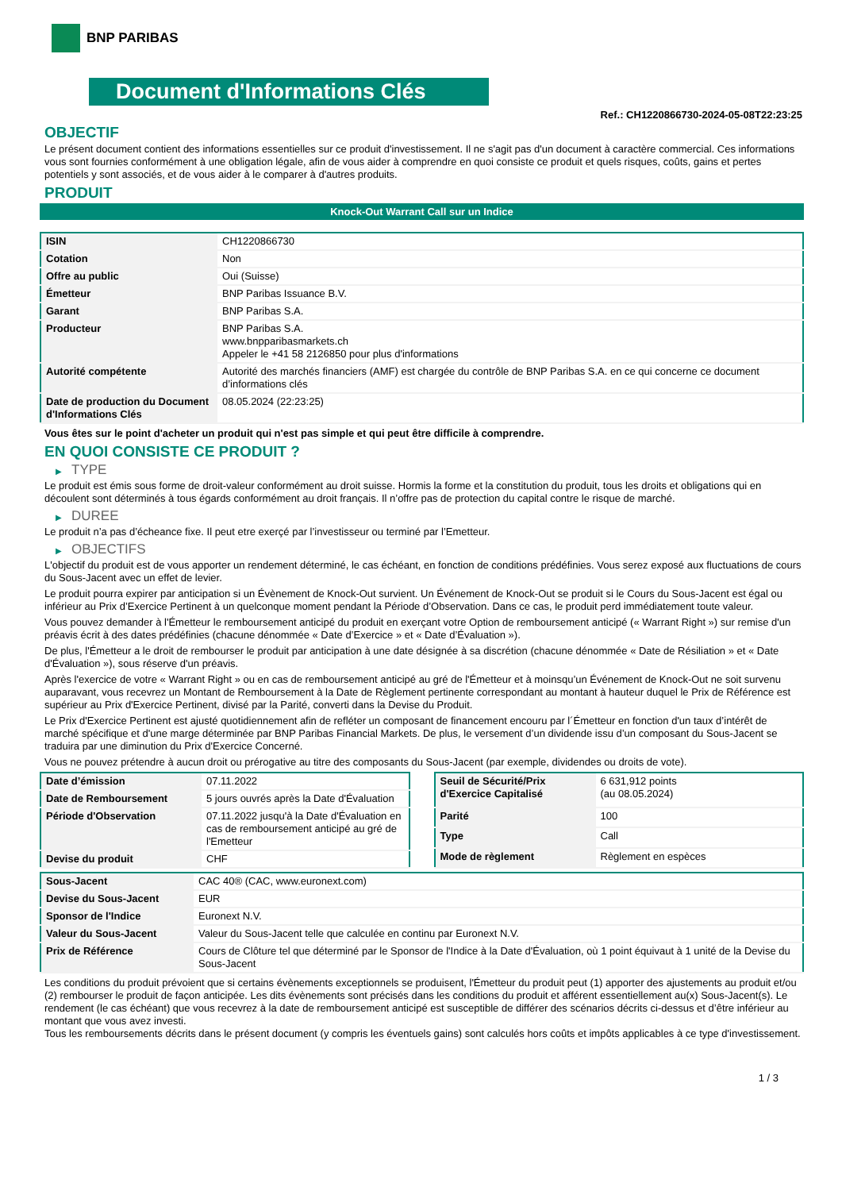BNP PARIBAS
Document d'Informations Clés
Ref.: CH1220866730-2024-05-08T22:23:25
OBJECTIF
Le présent document contient des informations essentielles sur ce produit d'investissement. Il ne s'agit pas d'un document à caractère commercial. Ces informations vous sont fournies conformément à une obligation légale, afin de vous aider à comprendre en quoi consiste ce produit et quels risques, coûts, gains et pertes potentiels y sont associés, et de vous aider à le comparer à d'autres produits.
PRODUIT
Knock-Out Warrant Call sur un Indice
| ISIN | CH1220866730 |
| Cotation | Non |
| Offre au public | Oui (Suisse) |
| Émetteur | BNP Paribas Issuance B.V. |
| Garant | BNP Paribas S.A. |
| Producteur | BNP Paribas S.A. www.bnpparibasmarkets.ch Appeler le +41 58 2126850 pour plus d'informations |
| Autorité compétente | Autorité des marchés financiers (AMF) est chargée du contrôle de BNP Paribas S.A. en ce qui concerne ce document d’informations clés |
| Date de production du Document d'Informations Clés | 08.05.2024 (22:23:25) |
Vous êtes sur le point d'acheter un produit qui n'est pas simple et qui peut être difficile à comprendre.
EN QUOI CONSISTE CE PRODUIT ?
▶ TYPE
Le produit est émis sous forme de droit-valeur conformément au droit suisse. Hormis la forme et la constitution du produit, tous les droits et obligations qui en découlent sont déterminés à tous égards conformément au droit français. Il n’offre pas de protection du capital contre le risque de marché.
▶ DUREE
Le produit n’a pas d’écheance fixe. Il peut etre exerçé par l’investisseur ou terminé par l’Emetteur.
▶ OBJECTIFS
L'objectif du produit est de vous apporter un rendement déterminé, le cas échéant, en fonction de conditions prédéfinies. Vous serez exposé aux fluctuations de cours du Sous-Jacent avec un effet de levier.
Le produit pourra expirer par anticipation si un Évènement de Knock-Out survient. Un Événement de Knock-Out se produit si le Cours du Sous-Jacent est égal ou inférieur au Prix d’Exercice Pertinent à un quelconque moment pendant la Période d’Observation. Dans ce cas, le produit perd immédiatement toute valeur.
Vous pouvez demander à l'Émetteur le remboursement anticipé du produit en exerçant votre Option de remboursement anticipé (« Warrant Right ») sur remise d'un préavis écrit à des dates prédéfinies (chacune dénommée « Date d’Exercice » et « Date d’Évaluation »).
De plus, l'Émetteur a le droit de rembourser le produit par anticipation à une date désignée à sa discrétion (chacune dénommée « Date de Résiliation » et « Date d'Évaluation »), sous réserve d'un préavis.
Après l'exercice de votre « Warrant Right » ou en cas de remboursement anticipé au gré de l'Émetteur et à moinsqu’un Événement de Knock-Out ne soit survenu auparavant, vous recevrez un Montant de Remboursement à la Date de Règlement pertinente correspondant au montant à hauteur duquel le Prix de Référence est supérieur au Prix d'Exercice Pertinent, divisé par la Parité, converti dans la Devise du Produit.
Le Prix d'Exercice Pertinent est ajusté quotidiennement afin de refléter un composant de financement encouru par l´Émetteur en fonction d'un taux d’intérêt de marché spécifique et d'une marge déterminée par BNP Paribas Financial Markets. De plus, le versement d’un dividende issu d’un composant du Sous-Jacent se traduira par une diminution du Prix d'Exercice Concerné.
Vous ne pouvez prétendre à aucun droit ou prérogative au titre des composants du Sous-Jacent (par exemple, dividendes ou droits de vote).
| Date d’émission | 07.11.2022 |
| Date de Remboursement | 5 jours ouvrés après la Date d'Évaluation |
| Période d'Observation | 07.11.2022 jusqu'à la Date d'Évaluation en cas de remboursement anticipé au gré de l'Emetteur |
| Devise du produit | CHF |
| Seuil de Sécurité/Prix d'Exercice Capitalisé | 6 631,912 points (au 08.05.2024) |
| Parité | 100 |
| Type | Call |
| Mode de règlement | Règlement en espèces |
| Sous-Jacent | CAC 40® (CAC, www.euronext.com) |
| Devise du Sous-Jacent | EUR |
| Sponsor de l'Indice | Euronext N.V. |
| Valeur du Sous-Jacent | Valeur du Sous-Jacent telle que calculée en continu par Euronext N.V. |
| Prix de Référence | Cours de Clôture tel que déterminé par le Sponsor de l'Indice à la Date d'Évaluation, où 1 point équivaut à 1 unité de la Devise du Sous-Jacent |
Les conditions du produit prévoient que si certains évènements exceptionnels se produisent, l'Émetteur du produit peut (1) apporter des ajustements au produit et/ou (2) rembourser le produit de façon anticipée. Les dits évènements sont précisés dans les conditions du produit et afférent essentiellement au(x) Sous-Jacent(s). Le rendement (le cas échéant) que vous recevrez à la date de remboursement anticipé est susceptible de différer des scénarios décrits ci-dessus et d’être inférieur au montant que vous avez investi.
Tous les remboursements décrits dans le présent document (y compris les éventuels gains) sont calculés hors coûts et impôts applicables à ce type d'investissement.
1 / 3